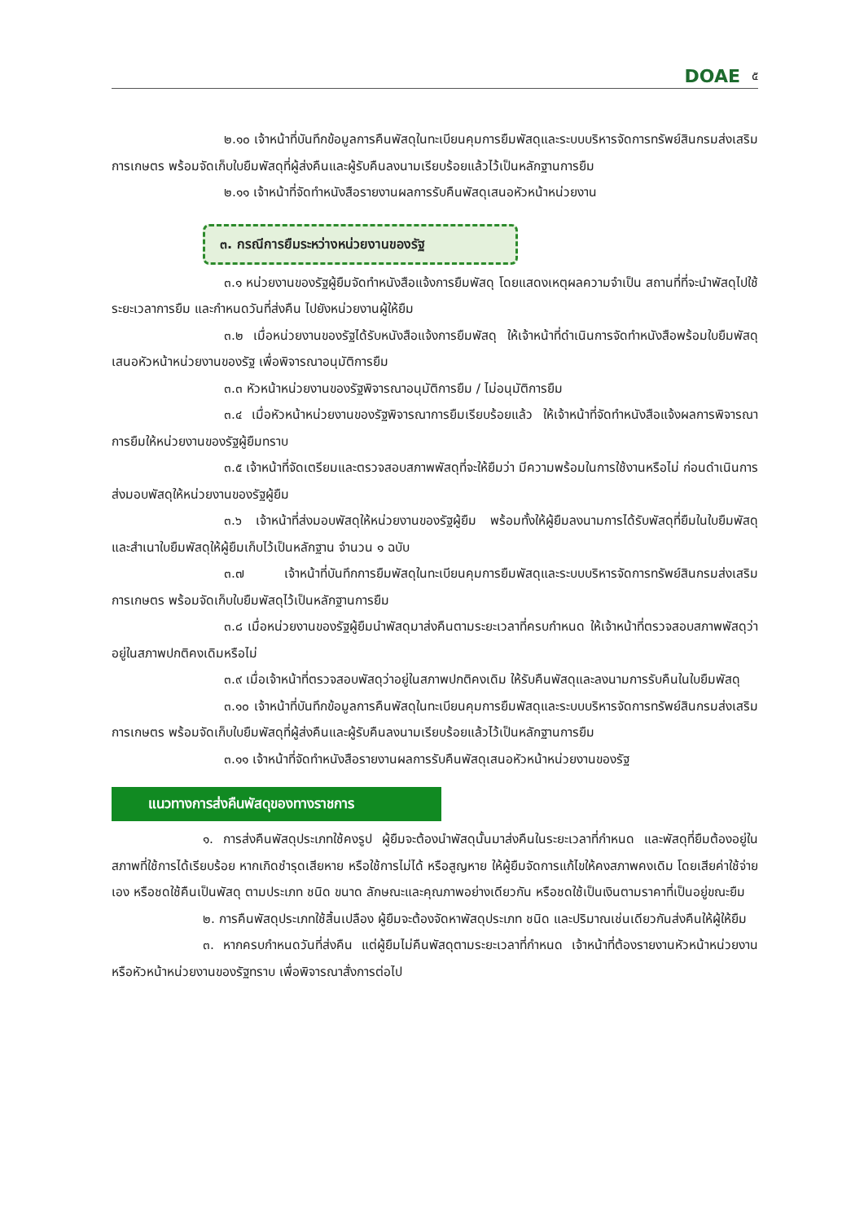DOAE ๕
๒.๑๐ เจ้าหน้าที่บันทึกข้อมูลการคืนพัสดุในทะเบียนคุมการยืมพัสดุและระบบบริหารจัดการทรัพย์สินกรมส่งเสริมการเกษตร พร้อมจัดเก็บใบยืมพัสดุที่ผู้ส่งคืนและผู้รับคืนลงนามเรียบร้อยแล้วไว้เป็นหลักฐานการยืม
๒.๑๑ เจ้าหน้าที่จัดทำหนังสือรายงานผลการรับคืนพัสดุเสนอหัวหน้าหน่วยงาน
๓. กรณีการยืมระหว่างหน่วยงานของรัฐ
๓.๑ หน่วยงานของรัฐผู้ยืมจัดทำหนังสือแจ้งการยืมพัสดุ โดยแสดงเหตุผลความจำเป็น สถานที่ที่จะนำพัสดุไปใช้ ระยะเวลาการยืม และกำหนดวันที่ส่งคืน ไปยังหน่วยงานผู้ให้ยืม
๓.๒ เมื่อหน่วยงานของรัฐได้รับหนังสือแจ้งการยืมพัสดุ ให้เจ้าหน้าที่ดำเนินการจัดทำหนังสือพร้อมใบยืมพัสดุเสนอหัวหน้าหน่วยงานของรัฐ เพื่อพิจารณาอนุมัติการยืม
๓.๓ หัวหน้าหน่วยงานของรัฐพิจารณาอนุมัติการยืม / ไม่อนุมัติการยืม
๓.๔ เมื่อหัวหน้าหน่วยงานของรัฐพิจารณาการยืมเรียบร้อยแล้ว ให้เจ้าหน้าที่จัดทำหนังสือแจ้งผลการพิจารณาการยืมให้หน่วยงานของรัฐผู้ยืมทราบ
๓.๕ เจ้าหน้าที่จัดเตรียมและตรวจสอบสภาพพัสดุที่จะให้ยืมว่า มีความพร้อมในการใช้งานหรือไม่ ก่อนดำเนินการส่งมอบพัสดุให้หน่วยงานของรัฐผู้ยืม
๓.๖ เจ้าหน้าที่ส่งมอบพัสดุให้หน่วยงานของรัฐผู้ยืม พร้อมทั้งให้ผู้ยืมลงนามการได้รับพัสดุที่ยืมในใบยืมพัสดุ และสำเนาใบยืมพัสดุให้ผู้ยืมเก็บไว้เป็นหลักฐาน จำนวน ๑ ฉบับ
๓.๗ เจ้าหน้าที่บันทึกการยืมพัสดุในทะเบียนคุมการยืมพัสดุและระบบบริหารจัดการทรัพย์สินกรมส่งเสริมการเกษตร พร้อมจัดเก็บใบยืมพัสดุไว้เป็นหลักฐานการยืม
๓.๘ เมื่อหน่วยงานของรัฐผู้ยืมนำพัสดุมาส่งคืนตามระยะเวลาที่ครบกำหนด ให้เจ้าหน้าที่ตรวจสอบสภาพพัสดุว่าอยู่ในสภาพปกติคงเดิมหรือไม่
๓.๙ เมื่อเจ้าหน้าที่ตรวจสอบพัสดุว่าอยู่ในสภาพปกติคงเดิม ให้รับคืนพัสดุและลงนามการรับคืนในใบยืมพัสดุ
๓.๑๐ เจ้าหน้าที่บันทึกข้อมูลการคืนพัสดุในทะเบียนคุมการยืมพัสดุและระบบบริหารจัดการทรัพย์สินกรมส่งเสริมการเกษตร พร้อมจัดเก็บใบยืมพัสดุที่ผู้ส่งคืนและผู้รับคืนลงนามเรียบร้อยแล้วไว้เป็นหลักฐานการยืม
๓.๑๑ เจ้าหน้าที่จัดทำหนังสือรายงานผลการรับคืนพัสดุเสนอหัวหน้าหน่วยงานของรัฐ
แนวทางการส่งคืนพัสดุของทางราชการ
๑. การส่งคืนพัสดุประเภทใช้คงรูป ผู้ยืมจะต้องนำพัสดุนั้นมาส่งคืนในระยะเวลาที่กำหนด และพัสดุที่ยืมต้องอยู่ในสภาพที่ใช้การได้เรียบร้อย หากเกิดชำรุดเสียหาย หรือใช้การไม่ได้ หรือสูญหาย ให้ผู้ยืมจัดการแก้ไขให้คงสภาพคงเดิม โดยเสียค่าใช้จ่ายเอง หรือชดใช้คืนเป็นพัสดุ ตามประเภท ชนิด ขนาด ลักษณะและคุณภาพอย่างเดียวกัน หรือชดใช้เป็นเงินตามราคาที่เป็นอยู่ขณะยืม
๒. การคืนพัสดุประเภทใช้สิ้นเปลือง ผู้ยืมจะต้องจัดหาพัสดุประเภท ชนิด และปริมาณเช่นเดียวกันส่งคืนให้ผู้ให้ยืม
๓. หากครบกำหนดวันที่ส่งคืน แต่ผู้ยืมไม่คืนพัสดุตามระยะเวลาที่กำหนด เจ้าหน้าที่ต้องรายงานหัวหน้าหน่วยงานหรือหัวหน้าหน่วยงานของรัฐทราบ เพื่อพิจารณาสั่งการต่อไป